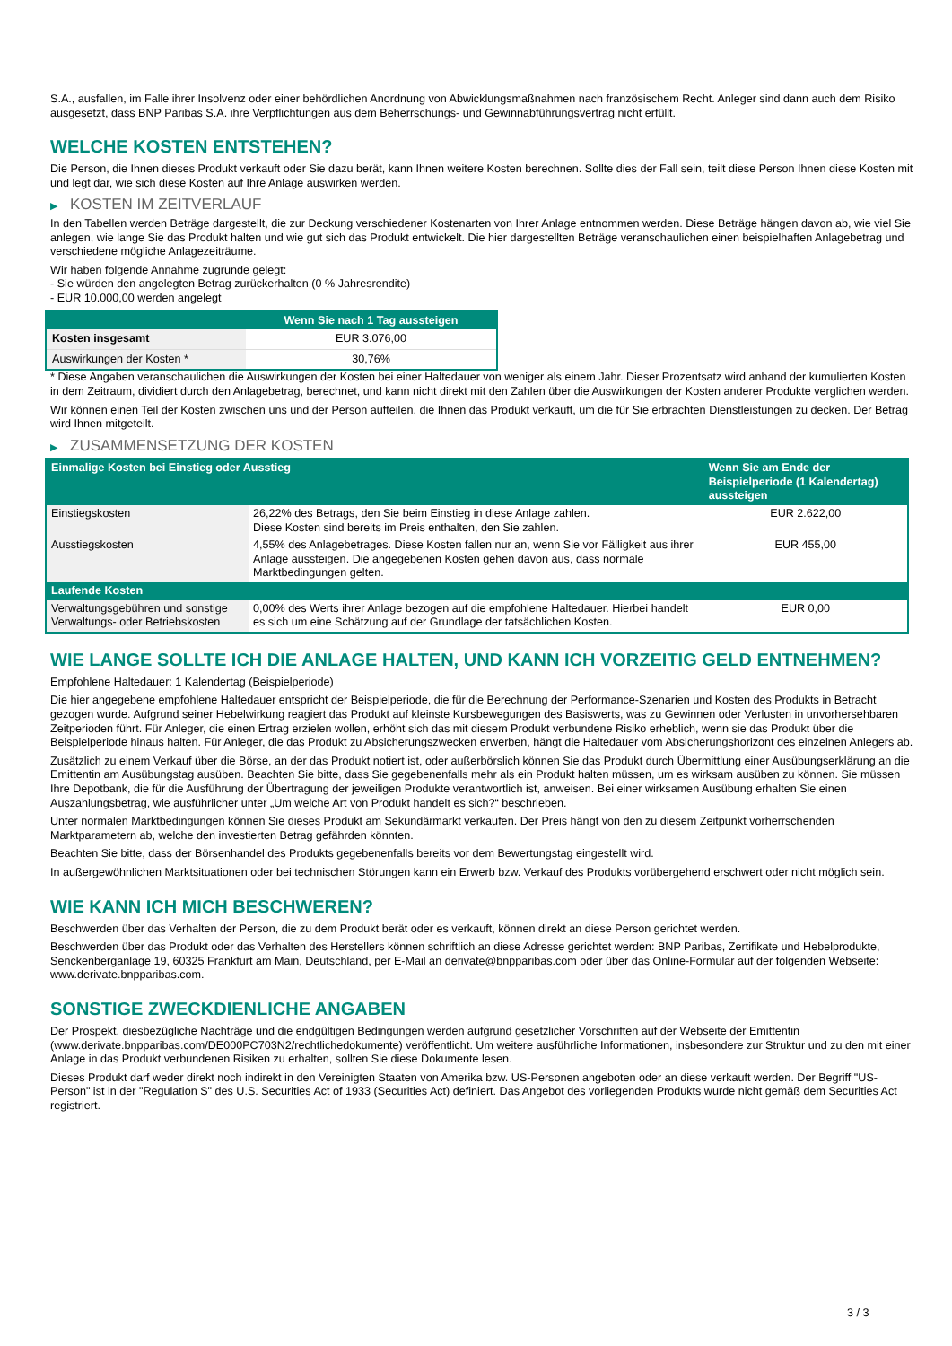S.A., ausfallen, im Falle ihrer Insolvenz oder einer behördlichen Anordnung von Abwicklungsmaßnahmen nach französischem Recht. Anleger sind dann auch dem Risiko ausgesetzt, dass BNP Paribas S.A. ihre Verpflichtungen aus dem Beherrschungs- und Gewinnabführungsvertrag nicht erfüllt.
WELCHE KOSTEN ENTSTEHEN?
Die Person, die Ihnen dieses Produkt verkauft oder Sie dazu berät, kann Ihnen weitere Kosten berechnen. Sollte dies der Fall sein, teilt diese Person Ihnen diese Kosten mit und legt dar, wie sich diese Kosten auf Ihre Anlage auswirken werden.
▶ KOSTEN IM ZEITVERLAUF
In den Tabellen werden Beträge dargestellt, die zur Deckung verschiedener Kostenarten von Ihrer Anlage entnommen werden. Diese Beträge hängen davon ab, wie viel Sie anlegen, wie lange Sie das Produkt halten und wie gut sich das Produkt entwickelt. Die hier dargestellten Beträge veranschaulichen einen beispielhaften Anlagebetrag und verschiedene mögliche Anlagezeiträume.
Wir haben folgende Annahme zugrunde gelegt:
- Sie würden den angelegten Betrag zurückerhalten (0 % Jahresrendite)
- EUR 10.000,00 werden angelegt
| | Wenn Sie nach 1 Tag aussteigen |
| --- | --- |
| Kosten insgesamt | EUR 3.076,00 |
| Auswirkungen der Kosten * | 30,76% |
* Diese Angaben veranschaulichen die Auswirkungen der Kosten bei einer Haltedauer von weniger als einem Jahr. Dieser Prozentsatz wird anhand der kumulierten Kosten in dem Zeitraum, dividiert durch den Anlagebetrag, berechnet, und kann nicht direkt mit den Zahlen über die Auswirkungen der Kosten anderer Produkte verglichen werden.
Wir können einen Teil der Kosten zwischen uns und der Person aufteilen, die Ihnen das Produkt verkauft, um die für Sie erbrachten Dienstleistungen zu decken. Der Betrag wird Ihnen mitgeteilt.
▶ ZUSAMMENSETZUNG DER KOSTEN
| Einmalige Kosten bei Einstieg oder Ausstieg | | Wenn Sie am Ende der Beispielperiode (1 Kalendertag) aussteigen |
| --- | --- | --- |
| Einstiegskosten | 26,22% des Betrags, den Sie beim Einstieg in diese Anlage zahlen. Diese Kosten sind bereits im Preis enthalten, den Sie zahlen. | EUR 2.622,00 |
| Ausstiegskosten | 4,55% des Anlagebetrages. Diese Kosten fallen nur an, wenn Sie vor Fälligkeit aus ihrer Anlage aussteigen. Die angegebenen Kosten gehen davon aus, dass normale Marktbedingungen gelten. | EUR 455,00 |
| Laufende Kosten | | |
| Verwaltungsgebühren und sonstige Verwaltungs- oder Betriebskosten | 0,00% des Werts ihrer Anlage bezogen auf die empfohlene Haltedauer. Hierbei handelt es sich um eine Schätzung auf der Grundlage der tatsächlichen Kosten. | EUR 0,00 |
WIE LANGE SOLLTE ICH DIE ANLAGE HALTEN, UND KANN ICH VORZEITIG GELD ENTNEHMEN?
Empfohlene Haltedauer: 1 Kalendertag (Beispielperiode)
Die hier angegebene empfohlene Haltedauer entspricht der Beispielperiode, die für die Berechnung der Performance-Szenarien und Kosten des Produkts in Betracht gezogen wurde. Aufgrund seiner Hebelwirkung reagiert das Produkt auf kleinste Kursbewegungen des Basiswerts, was zu Gewinnen oder Verlusten in unvorhersehbaren Zeitperioden führt. Für Anleger, die einen Ertrag erzielen wollen, erhöht sich das mit diesem Produkt verbundene Risiko erheblich, wenn sie das Produkt über die Beispielperiode hinaus halten. Für Anleger, die das Produkt zu Absicherungszwecken erwerben, hängt die Haltedauer vom Absicherungshorizont des einzelnen Anlegers ab.
Zusätzlich zu einem Verkauf über die Börse, an der das Produkt notiert ist, oder außerbörslich können Sie das Produkt durch Übermittlung einer Ausübungserklärung an die Emittentin am Ausübungstag ausüben. Beachten Sie bitte, dass Sie gegebenenfalls mehr als ein Produkt halten müssen, um es wirksam ausüben zu können. Sie müssen Ihre Depotbank, die für die Ausführung der Übertragung der jeweiligen Produkte verantwortlich ist, anweisen. Bei einer wirksamen Ausübung erhalten Sie einen Auszahlungsbetrag, wie ausführlicher unter „Um welche Art von Produkt handelt es sich?“ beschrieben.
Unter normalen Marktbedingungen können Sie dieses Produkt am Sekundärmarkt verkaufen. Der Preis hängt von den zu diesem Zeitpunkt vorherrschenden Marktparametern ab, welche den investierten Betrag gefährden könnten.
Beachten Sie bitte, dass der Börsenhandel des Produkts gegebenenfalls bereits vor dem Bewertungstag eingestellt wird.
In außergewöhnlichen Marktsituationen oder bei technischen Störungen kann ein Erwerb bzw. Verkauf des Produkts vorübergehend erschwert oder nicht möglich sein.
WIE KANN ICH MICH BESCHWEREN?
Beschwerden über das Verhalten der Person, die zu dem Produkt berät oder es verkauft, können direkt an diese Person gerichtet werden.
Beschwerden über das Produkt oder das Verhalten des Herstellers können schriftlich an diese Adresse gerichtet werden: BNP Paribas, Zertifikate und Hebelprodukte, Senckenberganlage 19, 60325 Frankfurt am Main, Deutschland, per E-Mail an derivate@bnpparibas.com oder über das Online-Formular auf der folgenden Webseite: www.derivate.bnpparibas.com.
SONSTIGE ZWECKDIENLICHE ANGABEN
Der Prospekt, diesbezügliche Nachträge und die endgültigen Bedingungen werden aufgrund gesetzlicher Vorschriften auf der Webseite der Emittentin (www.derivate.bnpparibas.com/DE000PC703N2/rechtlichedokumente) veröffentlicht. Um weitere ausführliche Informationen, insbesondere zur Struktur und zu den mit einer Anlage in das Produkt verbundenen Risiken zu erhalten, sollten Sie diese Dokumente lesen.
Dieses Produkt darf weder direkt noch indirekt in den Vereinigten Staaten von Amerika bzw. US-Personen angeboten oder an diese verkauft werden. Der Begriff "US-Person" ist in der "Regulation S" des U.S. Securities Act of 1933 (Securities Act) definiert. Das Angebot des vorliegenden Produkts wurde nicht gemäß dem Securities Act registriert.
3 / 3